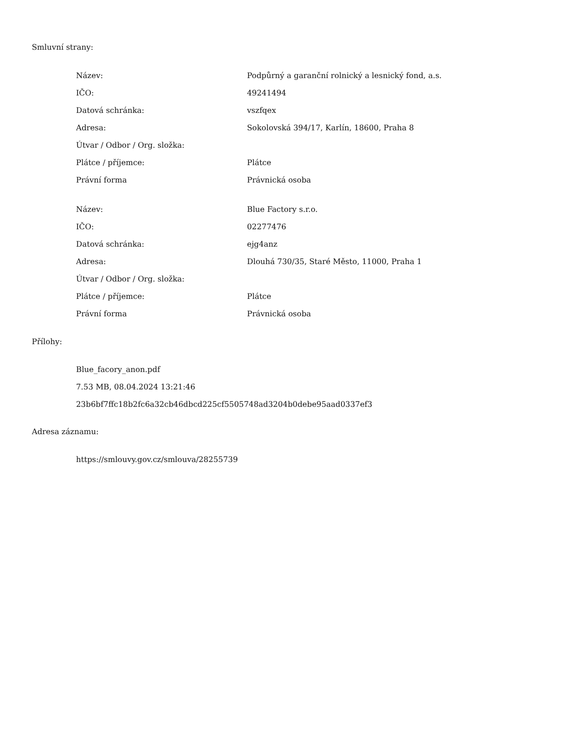Smluvní strany:
| Název: | Podpůrný a garanční rolnický a lesnický fond, a.s. |
| IČO: | 49241494 |
| Datová schránka: | vszfqex |
| Adresa: | Sokolovská 394/17, Karlín, 18600, Praha 8 |
| Útvar / Odbor / Org. složka: | |
| Plátce / příjemce: | Plátce |
| Právní forma | Právnická osoba |
| Název: | Blue Factory s.r.o. |
| IČO: | 02277476 |
| Datová schránka: | ejg4anz |
| Adresa: | Dlouhá 730/35, Staré Město, 11000, Praha 1 |
| Útvar / Odbor / Org. složka: | |
| Plátce / příjemce: | Plátce |
| Právní forma | Právnická osoba |
Přílohy:
Blue_facory_anon.pdf
7.53 MB, 08.04.2024 13:21:46
23b6bf7ffc18b2fc6a32cb46dbcd225cf5505748ad3204b0debe95aad0337ef3
Adresa záznamu:
https://smlouvy.gov.cz/smlouva/28255739